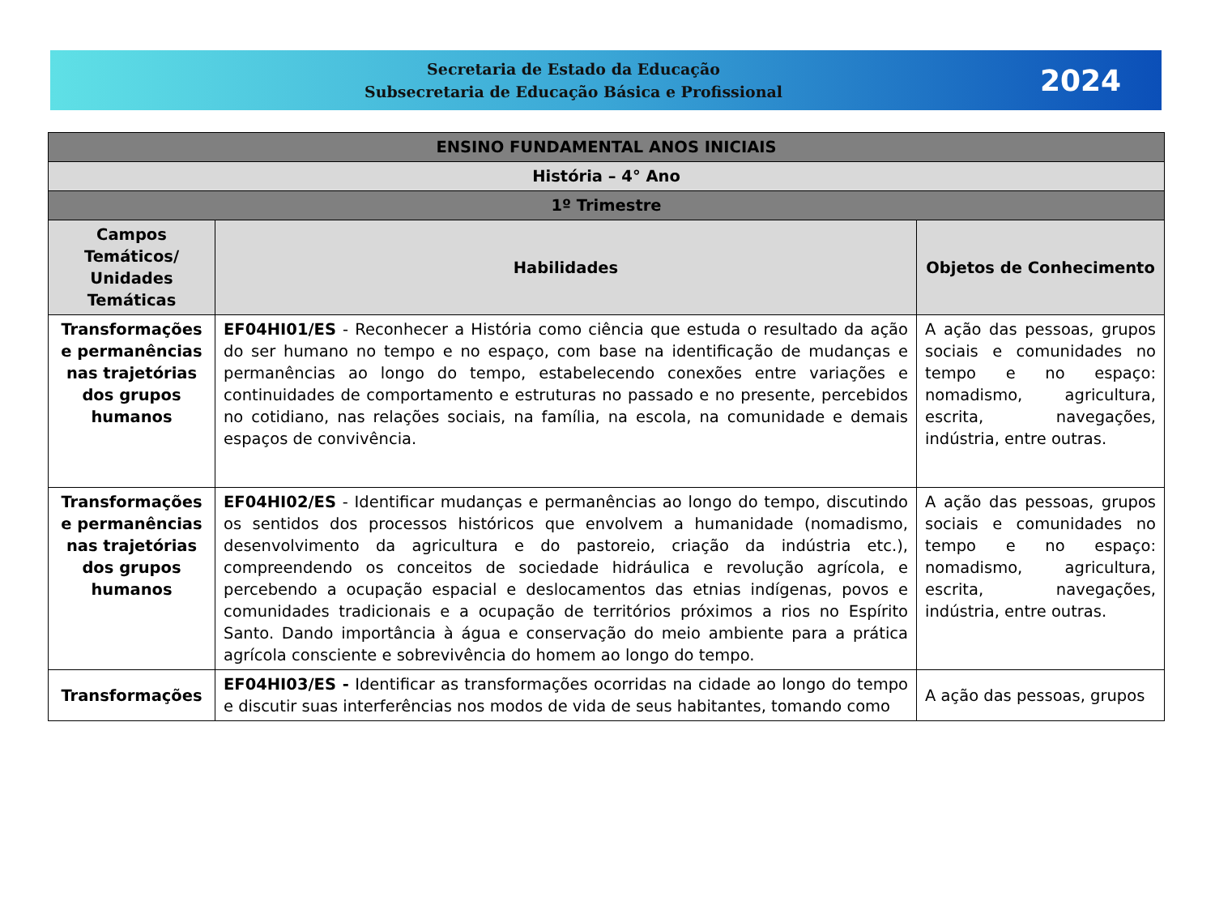Secretaria de Estado da Educação
Subsecretaria de Educação Básica e Profissional
2024
| ENSINO FUNDAMENTAL ANOS INICIAIS | | |
| História – 4° Ano | | |
| 1º Trimestre | | |
| Campos Temáticos/ Unidades Temáticas | Habilidades | Objetos de Conhecimento |
| Transformações e permanências nas trajetórias dos grupos humanos | EF04HI01/ES - Reconhecer a História como ciência que estuda o resultado da ação do ser humano no tempo e no espaço, com base na identificação de mudanças e permanências ao longo do tempo, estabelecendo conexões entre variações e continuidades de comportamento e estruturas no passado e no presente, percebidos no cotidiano, nas relações sociais, na família, na escola, na comunidade e demais espaços de convivência. | A ação das pessoas, grupos sociais e comunidades no tempo e no espaço: nomadismo, agricultura, escrita, navegações, indústria, entre outras. |
| Transformações e permanências nas trajetórias dos grupos humanos | EF04HI02/ES - Identificar mudanças e permanências ao longo do tempo, discutindo os sentidos dos processos históricos que envolvem a humanidade (nomadismo, desenvolvimento da agricultura e do pastoreio, criação da indústria etc.), compreendendo os conceitos de sociedade hidráulica e revolução agrícola, e percebendo a ocupação espacial e deslocamentos das etnias indígenas, povos e comunidades tradicionais e a ocupação de territórios próximos a rios no Espírito Santo. Dando importância à água e conservação do meio ambiente para a prática agrícola consciente e sobrevivência do homem ao longo do tempo. | A ação das pessoas, grupos sociais e comunidades no tempo e no espaço: nomadismo, agricultura, escrita, navegações, indústria, entre outras. |
| Transformações | EF04HI03/ES - Identificar as transformações ocorridas na cidade ao longo do tempo e discutir suas interferências nos modos de vida de seus habitantes, tomando como | A ação das pessoas, grupos |